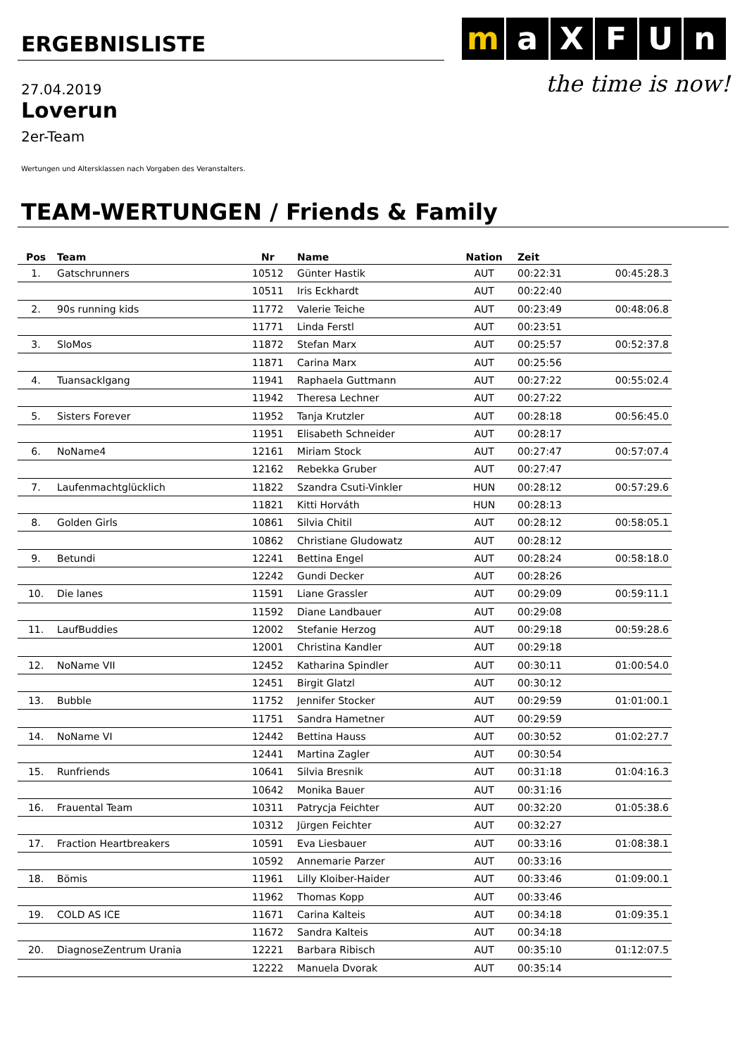ERGEBNISLISTE
m a X F U n
the time is now!
27.04.2019
Loverun
2er-Team
Wertungen und Altersklassen nach Vorgaben des Veranstalters.
TEAM-WERTUNGEN / Friends & Family
| Pos | Team | Nr | Name | Nation | Zeit | |
| --- | --- | --- | --- | --- | --- | --- |
| 1. | Gatschrunners | 10512 | Günter Hastik | AUT | 00:22:31 | 00:45:28.3 |
| | | 10511 | Iris Eckhardt | AUT | 00:22:40 | |
| 2. | 90s running kids | 11772 | Valerie Teiche | AUT | 00:23:49 | 00:48:06.8 |
| | | 11771 | Linda Ferstl | AUT | 00:23:51 | |
| 3. | SloMos | 11872 | Stefan Marx | AUT | 00:25:57 | 00:52:37.8 |
| | | 11871 | Carina Marx | AUT | 00:25:56 | |
| 4. | Tuansacklgang | 11941 | Raphaela Guttmann | AUT | 00:27:22 | 00:55:02.4 |
| | | 11942 | Theresa Lechner | AUT | 00:27:22 | |
| 5. | Sisters Forever | 11952 | Tanja Krutzler | AUT | 00:28:18 | 00:56:45.0 |
| | | 11951 | Elisabeth Schneider | AUT | 00:28:17 | |
| 6. | NoName4 | 12161 | Miriam Stock | AUT | 00:27:47 | 00:57:07.4 |
| | | 12162 | Rebekka Gruber | AUT | 00:27:47 | |
| 7. | Laufenmachtglücklich | 11822 | Szandra Csuti-Vinkler | HUN | 00:28:12 | 00:57:29.6 |
| | | 11821 | Kitti Horváth | HUN | 00:28:13 | |
| 8. | Golden Girls | 10861 | Silvia Chitil | AUT | 00:28:12 | 00:58:05.1 |
| | | 10862 | Christiane Gludowatz | AUT | 00:28:12 | |
| 9. | Betundi | 12241 | Bettina Engel | AUT | 00:28:24 | 00:58:18.0 |
| | | 12242 | Gundi Decker | AUT | 00:28:26 | |
| 10. | Die lanes | 11591 | Liane Grassler | AUT | 00:29:09 | 00:59:11.1 |
| | | 11592 | Diane Landbauer | AUT | 00:29:08 | |
| 11. | LaufBuddies | 12002 | Stefanie Herzog | AUT | 00:29:18 | 00:59:28.6 |
| | | 12001 | Christina Kandler | AUT | 00:29:18 | |
| 12. | NoName VII | 12452 | Katharina Spindler | AUT | 00:30:11 | 01:00:54.0 |
| | | 12451 | Birgit Glatzl | AUT | 00:30:12 | |
| 13. | Bubble | 11752 | Jennifer Stocker | AUT | 00:29:59 | 01:01:00.1 |
| | | 11751 | Sandra Hametner | AUT | 00:29:59 | |
| 14. | NoName VI | 12442 | Bettina Hauss | AUT | 00:30:52 | 01:02:27.7 |
| | | 12441 | Martina Zagler | AUT | 00:30:54 | |
| 15. | Runfriends | 10641 | Silvia Bresnik | AUT | 00:31:18 | 01:04:16.3 |
| | | 10642 | Monika Bauer | AUT | 00:31:16 | |
| 16. | Frauental Team | 10311 | Patrycja Feichter | AUT | 00:32:20 | 01:05:38.6 |
| | | 10312 | Jürgen Feichter | AUT | 00:32:27 | |
| 17. | Fraction Heartbreakers | 10591 | Eva Liesbauer | AUT | 00:33:16 | 01:08:38.1 |
| | | 10592 | Annemarie Parzer | AUT | 00:33:16 | |
| 18. | Bömis | 11961 | Lilly Kloiber-Haider | AUT | 00:33:46 | 01:09:00.1 |
| | | 11962 | Thomas Kopp | AUT | 00:33:46 | |
| 19. | COLD AS ICE | 11671 | Carina Kalteis | AUT | 00:34:18 | 01:09:35.1 |
| | | 11672 | Sandra Kalteis | AUT | 00:34:18 | |
| 20. | DiagnoseZentrum Urania | 12221 | Barbara Ribisch | AUT | 00:35:10 | 01:12:07.5 |
| | | 12222 | Manuela Dvorak | AUT | 00:35:14 | |